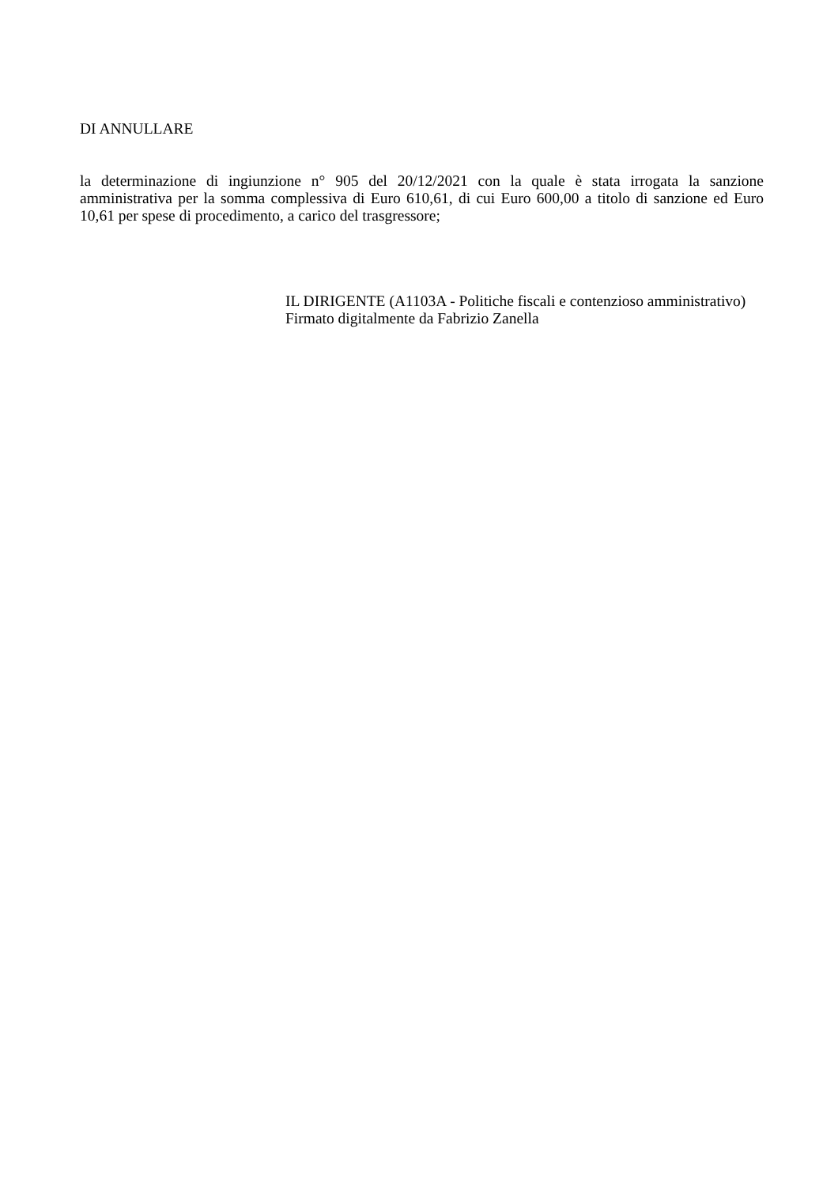DI ANNULLARE
la determinazione di ingiunzione n° 905 del 20/12/2021 con la quale è stata irrogata la sanzione amministrativa per la somma complessiva di Euro 610,61, di cui Euro 600,00 a titolo di sanzione ed Euro 10,61 per spese di procedimento, a carico del trasgressore;
IL DIRIGENTE (A1103A - Politiche fiscali e contenzioso amministrativo)
Firmato digitalmente da Fabrizio Zanella